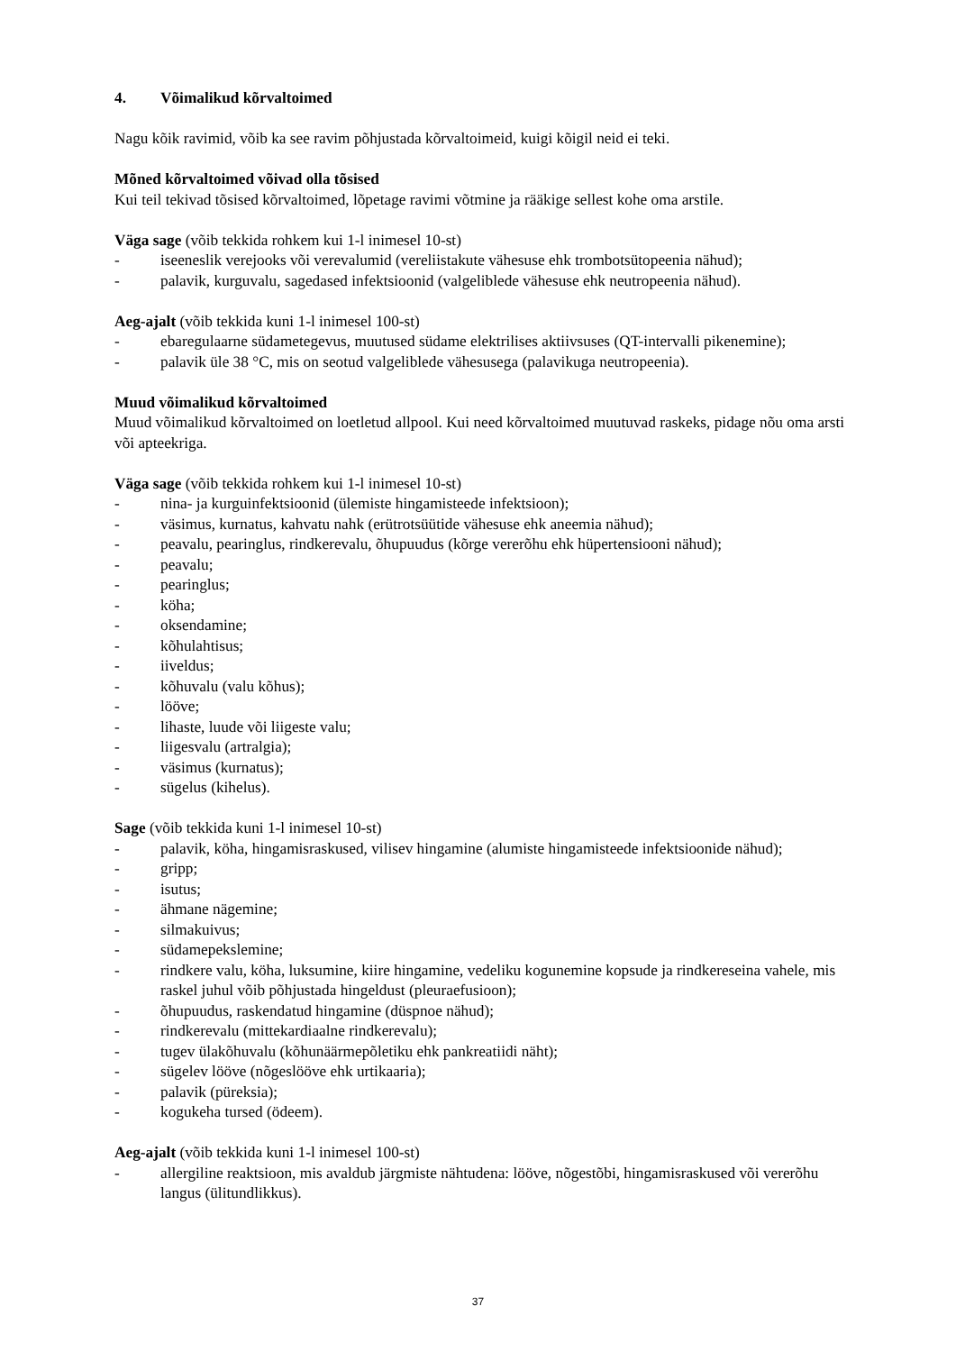4. Võimalikud kõrvaltoimed
Nagu kõik ravimid, võib ka see ravim põhjustada kõrvaltoimeid, kuigi kõigil neid ei teki.
Mõned kõrvaltoimed võivad olla tõsised
Kui teil tekivad tõsised kõrvaltoimed, lõpetage ravimi võtmine ja rääkige sellest kohe oma arstile.
Väga sage (võib tekkida rohkem kui 1-l inimesel 10-st)
- iseeneslik verejooks või verevalumid (vereliistakute vähesuse ehk trombotsütopeenia nähud);
- palavik, kurguvalu, sagedased infektsioonid (valgeliblede vähesuse ehk neutropeenia nähud).
Aeg-ajalt (võib tekkida kuni 1-l inimesel 100-st)
- ebaregulaarne südametegevus, muutused südame elektrilises aktiivsuses (QT-intervalli pikenemine);
- palavik üle 38 °C, mis on seotud valgeliblede vähesusega (palavikuga neutropeenia).
Muud võimalikud kõrvaltoimed
Muud võimalikud kõrvaltoimed on loetletud allpool. Kui need kõrvaltoimed muutuvad raskeks, pidage nõu oma arsti või apteekriga.
Väga sage (võib tekkida rohkem kui 1-l inimesel 10-st)
- nina- ja kurguinfektsioonid (ülemiste hingamisteede infektsioon);
- väsimus, kurnatus, kahvatu nahk (erütrotsüütide vähesuse ehk aneemia nähud);
- peavalu, pearinglus, rindkerevalu, õhupuudus (kõrge vererõhu ehk hüpertensiooni nähud);
- peavalu;
- pearinglus;
- köha;
- oksendamine;
- kõhulahtisus;
- iiveldus;
- kõhuvalu (valu kõhus);
- lööve;
- lihaste, luude või liigeste valu;
- liigesvalu (artralgia);
- väsimus (kurnatus);
- sügelus (kihelus).
Sage (võib tekkida kuni 1-l inimesel 10-st)
- palavik, köha, hingamisraskused, vilisev hingamine (alumiste hingamisteede infektsioonide nähud);
- gripp;
- isutus;
- ähmane nägemine;
- silmakuivus;
- südamepekslemine;
- rindkere valu, köha, luksumine, kiire hingamine, vedeliku kogunemine kopsude ja rindkereseina vahele, mis raskel juhul võib põhjustada hingeldust (pleuraefusioon);
- õhupuudus, raskendatud hingamine (düspnoe nähud);
- rindkerevalu (mittekardiaalne rindkerevalu);
- tugev ülakõhuvalu (kõhunäärmepõletiku ehk pankreatiidi näht);
- sügelev lööve (nõgeslööve ehk urtikaaria);
- palavik (püreksia);
- kogukeha tursed (ödeem).
Aeg-ajalt (võib tekkida kuni 1-l inimesel 100-st)
- allergiline reaktsioon, mis avaldub järgmiste nähtudena: lööve, nõgestõbi, hingamisraskused või vererõhu langus (ülitundlikkus).
37